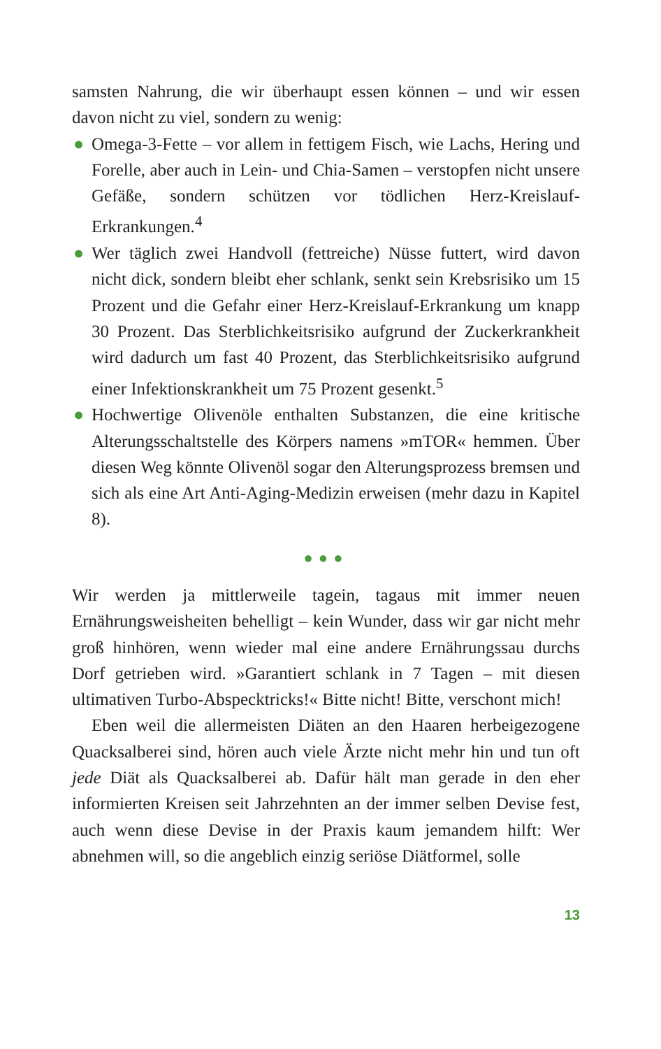samsten Nahrung, die wir überhaupt essen können – und wir essen davon nicht zu viel, sondern zu wenig:
● Omega-3-Fette – vor allem in fettigem Fisch, wie Lachs, Hering und Forelle, aber auch in Lein- und Chia-Samen – verstopfen nicht unsere Gefäße, sondern schützen vor tödlichen Herz-Kreislauf-Erkrankungen.<sup>4</sup>
● Wer täglich zwei Handvoll (fettreiche) Nüsse futtert, wird davon nicht dick, sondern bleibt eher schlank, senkt sein Krebsrisiko um 15 Prozent und die Gefahr einer Herz-Kreislauf-Erkrankung um knapp 30 Prozent. Das Sterblichkeitsrisiko aufgrund der Zuckerkrankheit wird dadurch um fast 40 Prozent, das Sterblichkeitsrisiko aufgrund einer Infektionskrankheit um 75 Prozent gesenkt.<sup>5</sup>
● Hochwertige Olivenöle enthalten Substanzen, die eine kritische Alterungsschaltstelle des Körpers namens »mTOR« hemmen. Über diesen Weg könnte Olivenöl sogar den Alterungsprozess bremsen und sich als eine Art Anti-Aging-Medizin erweisen (mehr dazu in Kapitel 8).
●●●
Wir werden ja mittlerweile tagein, tagaus mit immer neuen Ernährungsweisheiten behelligt – kein Wunder, dass wir gar nicht mehr groß hinhören, wenn wieder mal eine andere Ernährungssau durchs Dorf getrieben wird. »Garantiert schlank in 7 Tagen – mit diesen ultimativen Turbo-Abspecktricks!« Bitte nicht! Bitte, verschont mich!
Eben weil die allermeisten Diäten an den Haaren herbeigezogene Quacksalberei sind, hören auch viele Ärzte nicht mehr hin und tun oft jede Diät als Quacksalberei ab. Dafür hält man gerade in den eher informierten Kreisen seit Jahrzehnten an der immer selben Devise fest, auch wenn diese Devise in der Praxis kaum jemandem hilft: Wer abnehmen will, so die angeblich einzig seriöse Diätformel, solle
13